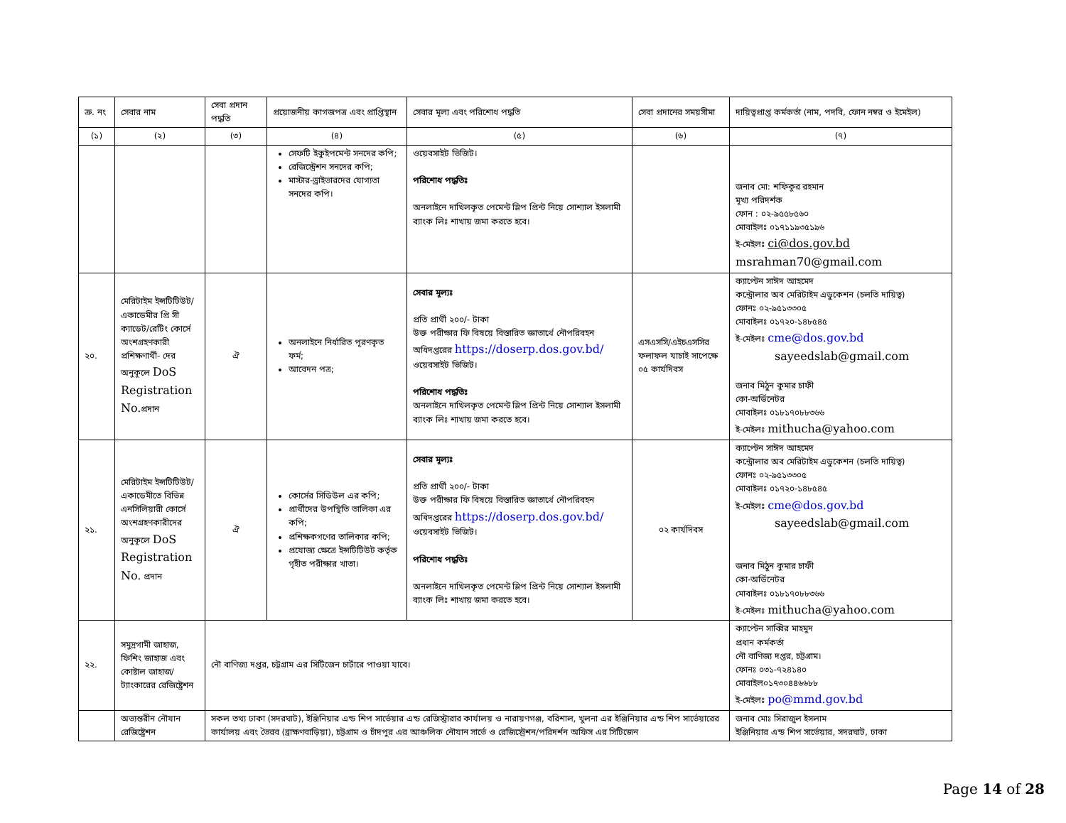| ক্র. নং | সেবার নাম | সেবা প্রদান পদ্ধতি | প্রয়োজনীয় কাগজপত্র এবং প্রাপ্তিস্থান | সেবার মূল্য এবং পরিশোধ পদ্ধতি | সেবা প্রদানের সময়সীমা | দায়িত্বপ্রাপ্ত কর্মকর্তা (নাম, পদবি, ফোন নম্বর ও ইমেইল) |
| --- | --- | --- | --- | --- | --- | --- |
| (১) | (২) | (৩) | (৪) | (৫) | (৬) | (৭) |
| | | | সেফটি ইকুইপমেন্ট সনদের কপি; রেজিস্ট্রেশন সনদের কপি; মাস্টার-ড্রাইভারদের যোগ্যতা সনদের কপি। | ওয়েবসাইট ভিজিট। পরিশোধ পদ্ধতিঃ অনলাইনে দাখিলকৃত পেমেন্ট স্লিপ প্রিন্ট নিয়ে সোশ্যাল ইসলামী ব্যাংক লিঃ শাখায় জমা করতে হবে। | | জনাব মো: শফিকুর রহমান মূখ্য পরিদর্শক ফোন : ০২-৯৫৫৮৫৬০ মোবাইলঃ ০১৭১১৯৩৫১৯৬ ই-মেইলঃ ci@dos.gov.bd msrahman70@gmail.com |
| ২০. | মেরিটাইম ইন্সটিটিউট/একাডেমীর প্রি সী ক্যাডেট/রেটিং কোর্সে অংশগ্রহণকারী প্রশিক্ষণার্থী- দের অনুকূলে DoS Registration No. প্রদান | ঐ | অনলাইনে নির্ধারিত পূরণকৃত ফর্ম; আবেদন পত্র; | সেবার মূল্যঃ প্রতি প্রার্থী ২০০/- টাকা উক্ত পরীক্ষার ফি বিষয়ে বিস্তারিত জ্ঞাতার্থে নৌপরিবহন অধিদপ্তরের https://doserp.dos.gov.bd/ ওয়েবসাইট ভিজিট। পরিশোধ পদ্ধতিঃ অনলাইনে দাখিলকৃত পেমেন্ট স্লিপ প্রিন্ট নিয়ে সোশ্যাল ইসলামী ব্যাংক লিঃ শাখায় জমা করতে হবে। | এসএসসি/এইচএসসির ফলাফল যাচাই সাপেক্ষে ০৫ কার্যদিবস | ক্যাপ্টেন সাঈদ আহমেদ কন্ট্রোলার অব মেরিটাইম এডুকেশন (চলতি দায়িত্ব) ফোনঃ ০২-৯৫১৩৩০৫ মোবাইলঃ ০১৭২০-১৪৮৫৪৫ ই-মেইলঃ cme@dos.gov.bd sayeedslab@gmail.com জনাব মিঠুন কুমার চাফী কো-অর্ডিনেটর মোবাইলঃ ০১৮১৭০৮৮৩৬৬ ই-মেইলঃ mithucha@yahoo.com |
| ২১. | মেরিটাইম ইন্সটিটিউট/ একাডেমীতে বিভিন্ন এনসিলিয়ারী কোর্সে অংশগ্রহণকারীদের অনুকূলে DoS Registration No. প্রদান | ঐ | কোর্সের সিডিউল এর কপি; প্রার্থীদের উপস্থিতি তালিকা এর কপি; প্রশিক্ষকগণের তালিকার কপি; প্রযোজ্য ক্ষেত্রে ইন্সটিটিউট কর্তৃক গৃহীত পরীক্ষার খাতা। | সেবার মূল্যঃ প্রতি প্রার্থী ২০০/- টাকা উক্ত পরীক্ষার ফি বিষয়ে বিস্তারিত জ্ঞাতার্থে নৌপরিবহন অধিদপ্তরের https://doserp.dos.gov.bd/ ওয়েবসাইট ভিজিট। পরিশোধ পদ্ধতিঃ অনলাইনে দাখিলকৃত পেমেন্ট স্লিপ প্রিন্ট নিয়ে সোশ্যাল ইসলামী ব্যাংক লিঃ শাখায় জমা করতে হবে। | ০২ কার্যদিবস | ক্যাপ্টেন সাঈদ আহমেদ কন্ট্রোলার অব মেরিটাইম এডুকেশন (চলতি দায়িত্ব) ফোনঃ ০২-৯৫১৩৩০৫ মোবাইলঃ ০১৭২০-১৪৮৫৪৫ ই-মেইলঃ cme@dos.gov.bd sayeedslab@gmail.com জনাব মিঠুন কুমার চাফী কো-অর্ডিনেটর মোবাইলঃ ০১৮১৭০৮৮৩৬৬ ই-মেইলঃ mithucha@yahoo.com |
| ২২. | সমুদ্রগামী জাহাজ, ফিশিং জাহাজ এবং কোষ্টাল জাহাজ/ট্যাংকারের রেজিষ্ট্রেশন | নৌ বাণিজ্য দপ্তর, চট্টগ্রাম এর সিটিজেন চার্টারে পাওয়া যাবে। | | | | ক্যাপ্টেন সাব্বির মাহমুদ প্রধান কর্মকর্তা নৌ বাণিজ্য দপ্তর, চট্টগ্রাম। ফোনঃ ০৩১-৭২৪১৪০ মোবাইল০১৭৩০৪৪৬৬৮৮ ই-মেইলঃ po@mmd.gov.bd |
| | অভ্যন্তরীন নৌযান রেজিষ্ট্রেশন | সকল তথ্য ঢাকা (সদরঘাট), ইঞ্জিনিয়ার এন্ড শিপ সার্ভেয়ার এন্ড রেজিস্ট্রারার কার্যালয় ও নারায়ণগঞ্জ, বরিশাল, খুলনা এর ইঞ্জিনিয়ার এন্ড শিপ সার্ভেয়ারের কার্যালয় এবং ভৈরব (ব্রাক্ষণবাড়িয়া), চট্টগ্রাম ও চাঁদপুর এর আঞ্চলিক নৌযান সার্ভে ও রেজিস্ট্রেশন/পরিদর্শন অফিস এর সিটিজেন | | | | জনাব মোঃ সিরাজুল ইসলাম ইঞ্জিনিয়ার এন্ড শিপ সার্ভেয়ার, সদরঘাট, ঢাকা |
Page 14 of 28